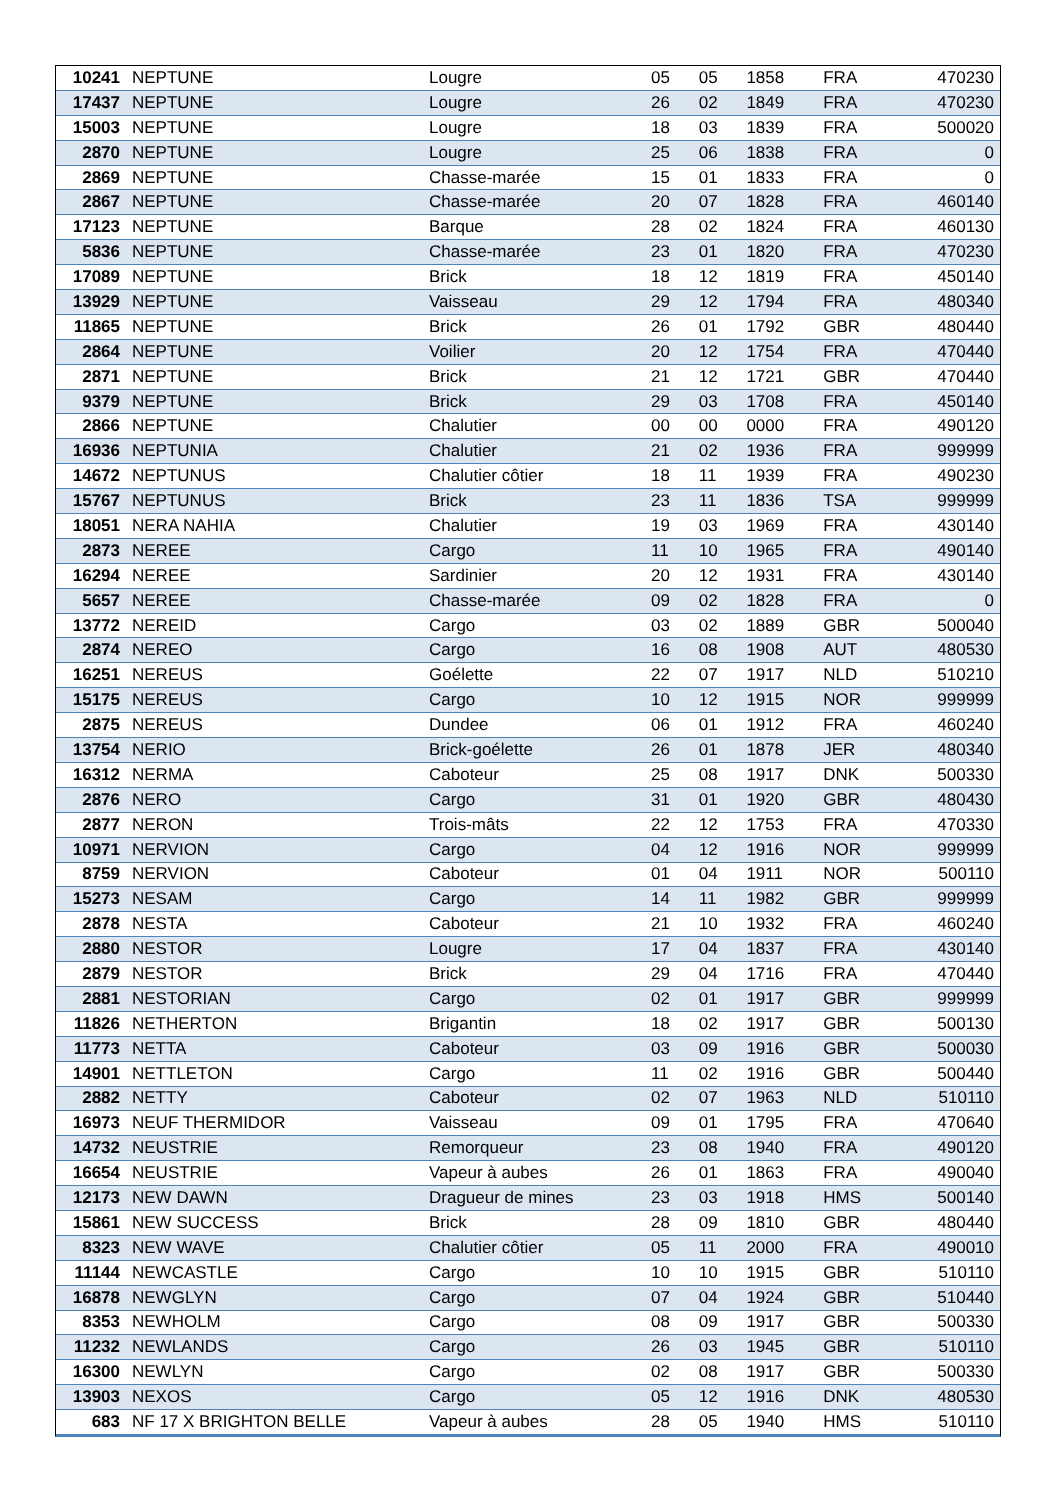| 10241 | NEPTUNE | Lougre | 05 | 05 | 1858 | FRA | 470230 |
| 17437 | NEPTUNE | Lougre | 26 | 02 | 1849 | FRA | 470230 |
| 15003 | NEPTUNE | Lougre | 18 | 03 | 1839 | FRA | 500020 |
| 2870 | NEPTUNE | Lougre | 25 | 06 | 1838 | FRA | 0 |
| 2869 | NEPTUNE | Chasse-marée | 15 | 01 | 1833 | FRA | 0 |
| 2867 | NEPTUNE | Chasse-marée | 20 | 07 | 1828 | FRA | 460140 |
| 17123 | NEPTUNE | Barque | 28 | 02 | 1824 | FRA | 460130 |
| 5836 | NEPTUNE | Chasse-marée | 23 | 01 | 1820 | FRA | 470230 |
| 17089 | NEPTUNE | Brick | 18 | 12 | 1819 | FRA | 450140 |
| 13929 | NEPTUNE | Vaisseau | 29 | 12 | 1794 | FRA | 480340 |
| 11865 | NEPTUNE | Brick | 26 | 01 | 1792 | GBR | 480440 |
| 2864 | NEPTUNE | Voilier | 20 | 12 | 1754 | FRA | 470440 |
| 2871 | NEPTUNE | Brick | 21 | 12 | 1721 | GBR | 470440 |
| 9379 | NEPTUNE | Brick | 29 | 03 | 1708 | FRA | 450140 |
| 2866 | NEPTUNE | Chalutier | 00 | 00 | 0000 | FRA | 490120 |
| 16936 | NEPTUNIA | Chalutier | 21 | 02 | 1936 | FRA | 999999 |
| 14672 | NEPTUNUS | Chalutier côtier | 18 | 11 | 1939 | FRA | 490230 |
| 15767 | NEPTUNUS | Brick | 23 | 11 | 1836 | TSA | 999999 |
| 18051 | NERA NAHIA | Chalutier | 19 | 03 | 1969 | FRA | 430140 |
| 2873 | NEREE | Cargo | 11 | 10 | 1965 | FRA | 490140 |
| 16294 | NEREE | Sardinier | 20 | 12 | 1931 | FRA | 430140 |
| 5657 | NEREE | Chasse-marée | 09 | 02 | 1828 | FRA | 0 |
| 13772 | NEREID | Cargo | 03 | 02 | 1889 | GBR | 500040 |
| 2874 | NEREO | Cargo | 16 | 08 | 1908 | AUT | 480530 |
| 16251 | NEREUS | Goélette | 22 | 07 | 1917 | NLD | 510210 |
| 15175 | NEREUS | Cargo | 10 | 12 | 1915 | NOR | 999999 |
| 2875 | NEREUS | Dundee | 06 | 01 | 1912 | FRA | 460240 |
| 13754 | NERIO | Brick-goélette | 26 | 01 | 1878 | JER | 480340 |
| 16312 | NERMA | Caboteur | 25 | 08 | 1917 | DNK | 500330 |
| 2876 | NERO | Cargo | 31 | 01 | 1920 | GBR | 480430 |
| 2877 | NERON | Trois-mâts | 22 | 12 | 1753 | FRA | 470330 |
| 10971 | NERVION | Cargo | 04 | 12 | 1916 | NOR | 999999 |
| 8759 | NERVION | Caboteur | 01 | 04 | 1911 | NOR | 500110 |
| 15273 | NESAM | Cargo | 14 | 11 | 1982 | GBR | 999999 |
| 2878 | NESTA | Caboteur | 21 | 10 | 1932 | FRA | 460240 |
| 2880 | NESTOR | Lougre | 17 | 04 | 1837 | FRA | 430140 |
| 2879 | NESTOR | Brick | 29 | 04 | 1716 | FRA | 470440 |
| 2881 | NESTORIAN | Cargo | 02 | 01 | 1917 | GBR | 999999 |
| 11826 | NETHERTON | Brigantin | 18 | 02 | 1917 | GBR | 500130 |
| 11773 | NETTA | Caboteur | 03 | 09 | 1916 | GBR | 500030 |
| 14901 | NETTLETON | Cargo | 11 | 02 | 1916 | GBR | 500440 |
| 2882 | NETTY | Caboteur | 02 | 07 | 1963 | NLD | 510110 |
| 16973 | NEUF THERMIDOR | Vaisseau | 09 | 01 | 1795 | FRA | 470640 |
| 14732 | NEUSTRIE | Remorqueur | 23 | 08 | 1940 | FRA | 490120 |
| 16654 | NEUSTRIE | Vapeur à aubes | 26 | 01 | 1863 | FRA | 490040 |
| 12173 | NEW DAWN | Dragueur de mines | 23 | 03 | 1918 | HMS | 500140 |
| 15861 | NEW SUCCESS | Brick | 28 | 09 | 1810 | GBR | 480440 |
| 8323 | NEW WAVE | Chalutier côtier | 05 | 11 | 2000 | FRA | 490010 |
| 11144 | NEWCASTLE | Cargo | 10 | 10 | 1915 | GBR | 510110 |
| 16878 | NEWGLYN | Cargo | 07 | 04 | 1924 | GBR | 510440 |
| 8353 | NEWHOLM | Cargo | 08 | 09 | 1917 | GBR | 500330 |
| 11232 | NEWLANDS | Cargo | 26 | 03 | 1945 | GBR | 510110 |
| 16300 | NEWLYN | Cargo | 02 | 08 | 1917 | GBR | 500330 |
| 13903 | NEXOS | Cargo | 05 | 12 | 1916 | DNK | 480530 |
| 683 | NF 17 X BRIGHTON BELLE | Vapeur à aubes | 28 | 05 | 1940 | HMS | 510110 |